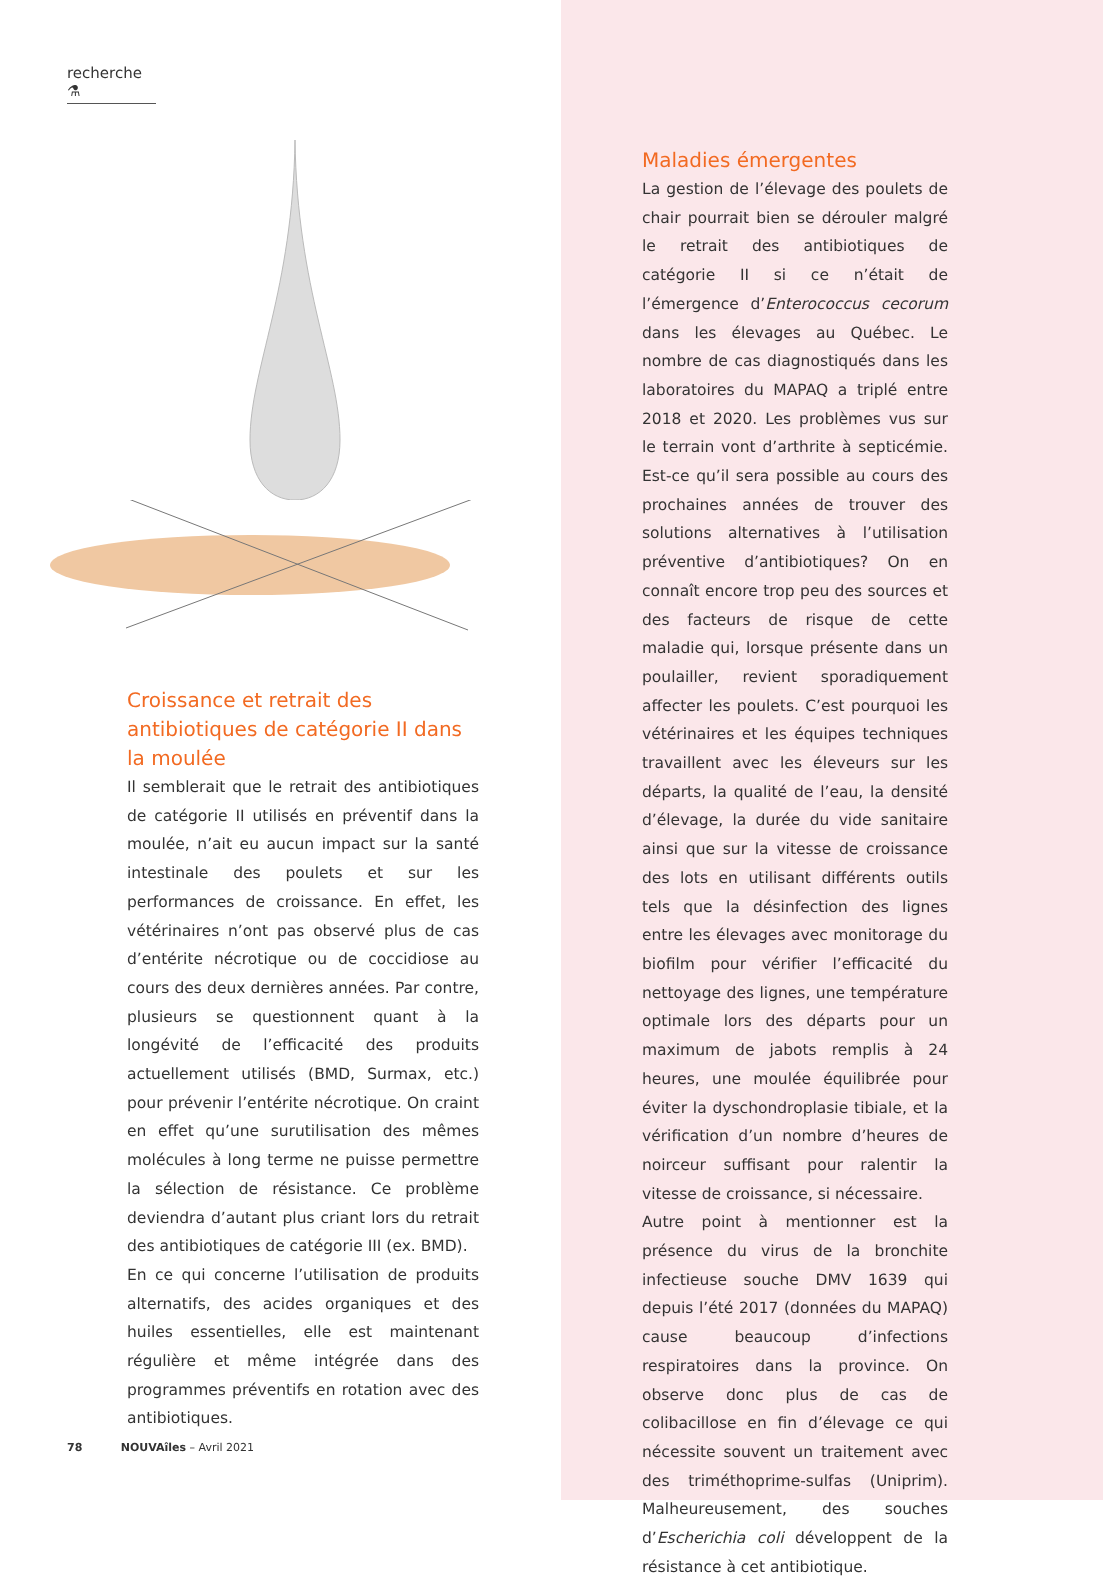recherche ⚗
Croissance et retrait des antibiotiques de catégorie II dans la moulée
Il semblerait que le retrait des antibiotiques de catégorie II utilisés en préventif dans la moulée, n’ait eu aucun impact sur la santé intestinale des poulets et sur les performances de croissance. En effet, les vétérinaires n’ont pas observé plus de cas d’entérite nécrotique ou de coccidiose au cours des deux dernières années. Par contre, plusieurs se questionnent quant à la longévité de l’efficacité des produits actuellement utilisés (BMD, Surmax, etc.) pour prévenir l’entérite nécrotique. On craint en effet qu’une surutilisation des mêmes molécules à long terme ne puisse permettre la sélection de résistance. Ce problème deviendra d’autant plus criant lors du retrait des antibiotiques de catégorie III (ex. BMD).
En ce qui concerne l’utilisation de produits alternatifs, des acides organiques et des huiles essentielles, elle est maintenant régulière et même intégrée dans des programmes préventifs en rotation avec des antibiotiques.
Maladies émergentes
La gestion de l’élevage des poulets de chair pourrait bien se dérouler malgré le retrait des antibiotiques de catégorie II si ce n’était de l’émergence d’Enterococcus cecorum dans les élevages au Québec. Le nombre de cas diagnostiqués dans les laboratoires du MAPAQ a triplé entre 2018 et 2020. Les problèmes vus sur le terrain vont d’arthrite à septicémie. Est-ce qu’il sera possible au cours des prochaines années de trouver des solutions alternatives à l’utilisation préventive d’antibiotiques? On en connaît encore trop peu des sources et des facteurs de risque de cette maladie qui, lorsque présente dans un poulailler, revient sporadiquement affecter les poulets. C’est pourquoi les vétérinaires et les équipes techniques travaillent avec les éleveurs sur les départs, la qualité de l’eau, la densité d’élevage, la durée du vide sanitaire ainsi que sur la vitesse de croissance des lots en utilisant différents outils tels que la désinfection des lignes entre les élevages avec monitorage du biofilm pour vérifier l’efficacité du nettoyage des lignes, une température optimale lors des départs pour un maximum de jabots remplis à 24 heures, une moulée équilibrée pour éviter la dyschondroplasie tibiale, et la vérification d’un nombre d’heures de noirceur suffisant pour ralentir la vitesse de croissance, si nécessaire.
Autre point à mentionner est la présence du virus de la bronchite infectieuse souche DMV 1639 qui depuis l’été 2017 (données du MAPAQ) cause beaucoup d’infections respiratoires dans la province. On observe donc plus de cas de colibacillose en fin d’élevage ce qui nécessite souvent un traitement avec des triméthoprime-sulfas (Uniprim). Malheureusement, des souches d’Escherichia coli développent de la résistance à cet antibiotique.
78 NOUVAîles – Avril 2021